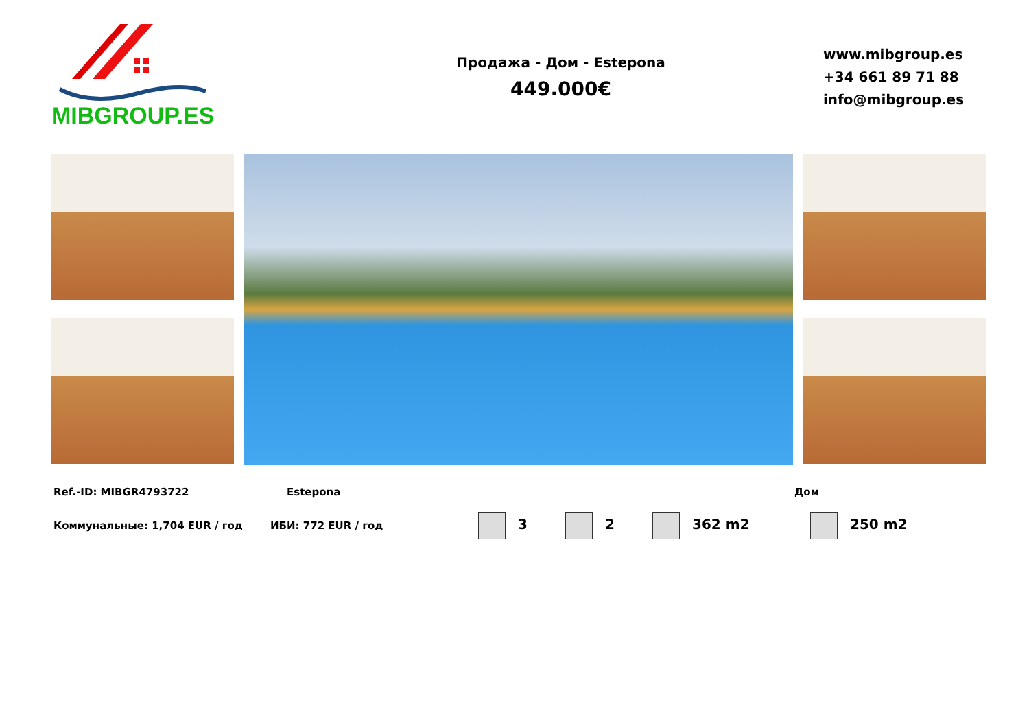MIBGROUP.ES
Продажа - Дом - Estepona
449.000€
www.mibgroup.es
+34 661 89 71 88
info@mibgroup.es
Ref.-ID: MIBGR4793722 Estepona Дом
Коммунальные: 1,704 EUR / год ИБИ: 772 EUR / год 3 2 362 m2 250 m2